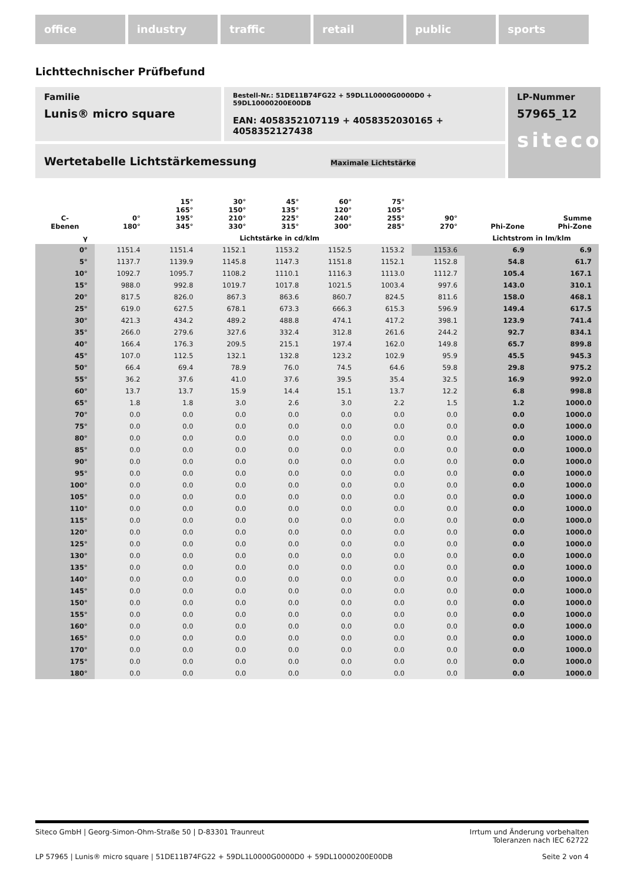office industry traffic retail public sports
Lichttechnischer Prüfbefund
Familie
Lunis® micro square
Bestell-Nr.: 51DE11B74FG22 + 59DL1L0000G0000D0 + 59DL10000200E00DB
EAN: 4058352107119 + 4058352030165 + 4058352127438
LP-Nummer
57965_12
siteco
Wertetabelle Lichtstärkemessung Maximale Lichtstärke
| C- Ebenen | 0° 180° | 15° 165° 195° 345° | 30° 150° 210° 330° | 45° 135° 225° 315° | 60° 120° 240° 300° | 75° 105° 255° 285° | 90° 270° | Phi-Zone | Summe Phi-Zone |
| --- | --- | --- | --- | --- | --- | --- | --- | --- | --- |
| γ | Lichtstärke in cd/klm | | | | | | | Lichtstrom in lm/klm | |
| 0° | 1151.4 | 1151.4 | 1152.1 | 1153.2 | 1152.5 | 1153.2 | 1153.6 | 6.9 | 6.9 |
| 5° | 1137.7 | 1139.9 | 1145.8 | 1147.3 | 1151.8 | 1152.1 | 1152.8 | 54.8 | 61.7 |
| 10° | 1092.7 | 1095.7 | 1108.2 | 1110.1 | 1116.3 | 1113.0 | 1112.7 | 105.4 | 167.1 |
| 15° | 988.0 | 992.8 | 1019.7 | 1017.8 | 1021.5 | 1003.4 | 997.6 | 143.0 | 310.1 |
| 20° | 817.5 | 826.0 | 867.3 | 863.6 | 860.7 | 824.5 | 811.6 | 158.0 | 468.1 |
| 25° | 619.0 | 627.5 | 678.1 | 673.3 | 666.3 | 615.3 | 596.9 | 149.4 | 617.5 |
| 30° | 421.3 | 434.2 | 489.2 | 488.8 | 474.1 | 417.2 | 398.1 | 123.9 | 741.4 |
| 35° | 266.0 | 279.6 | 327.6 | 332.4 | 312.8 | 261.6 | 244.2 | 92.7 | 834.1 |
| 40° | 166.4 | 176.3 | 209.5 | 215.1 | 197.4 | 162.0 | 149.8 | 65.7 | 899.8 |
| 45° | 107.0 | 112.5 | 132.1 | 132.8 | 123.2 | 102.9 | 95.9 | 45.5 | 945.3 |
| 50° | 66.4 | 69.4 | 78.9 | 76.0 | 74.5 | 64.6 | 59.8 | 29.8 | 975.2 |
| 55° | 36.2 | 37.6 | 41.0 | 37.6 | 39.5 | 35.4 | 32.5 | 16.9 | 992.0 |
| 60° | 13.7 | 13.7 | 15.9 | 14.4 | 15.1 | 13.7 | 12.2 | 6.8 | 998.8 |
| 65° | 1.8 | 1.8 | 3.0 | 2.6 | 3.0 | 2.2 | 1.5 | 1.2 | 1000.0 |
| 70° | 0.0 | 0.0 | 0.0 | 0.0 | 0.0 | 0.0 | 0.0 | 0.0 | 1000.0 |
| 75° | 0.0 | 0.0 | 0.0 | 0.0 | 0.0 | 0.0 | 0.0 | 0.0 | 1000.0 |
| 80° | 0.0 | 0.0 | 0.0 | 0.0 | 0.0 | 0.0 | 0.0 | 0.0 | 1000.0 |
| 85° | 0.0 | 0.0 | 0.0 | 0.0 | 0.0 | 0.0 | 0.0 | 0.0 | 1000.0 |
| 90° | 0.0 | 0.0 | 0.0 | 0.0 | 0.0 | 0.0 | 0.0 | 0.0 | 1000.0 |
| 95° | 0.0 | 0.0 | 0.0 | 0.0 | 0.0 | 0.0 | 0.0 | 0.0 | 1000.0 |
| 100° | 0.0 | 0.0 | 0.0 | 0.0 | 0.0 | 0.0 | 0.0 | 0.0 | 1000.0 |
| 105° | 0.0 | 0.0 | 0.0 | 0.0 | 0.0 | 0.0 | 0.0 | 0.0 | 1000.0 |
| 110° | 0.0 | 0.0 | 0.0 | 0.0 | 0.0 | 0.0 | 0.0 | 0.0 | 1000.0 |
| 115° | 0.0 | 0.0 | 0.0 | 0.0 | 0.0 | 0.0 | 0.0 | 0.0 | 1000.0 |
| 120° | 0.0 | 0.0 | 0.0 | 0.0 | 0.0 | 0.0 | 0.0 | 0.0 | 1000.0 |
| 125° | 0.0 | 0.0 | 0.0 | 0.0 | 0.0 | 0.0 | 0.0 | 0.0 | 1000.0 |
| 130° | 0.0 | 0.0 | 0.0 | 0.0 | 0.0 | 0.0 | 0.0 | 0.0 | 1000.0 |
| 135° | 0.0 | 0.0 | 0.0 | 0.0 | 0.0 | 0.0 | 0.0 | 0.0 | 1000.0 |
| 140° | 0.0 | 0.0 | 0.0 | 0.0 | 0.0 | 0.0 | 0.0 | 0.0 | 1000.0 |
| 145° | 0.0 | 0.0 | 0.0 | 0.0 | 0.0 | 0.0 | 0.0 | 0.0 | 1000.0 |
| 150° | 0.0 | 0.0 | 0.0 | 0.0 | 0.0 | 0.0 | 0.0 | 0.0 | 1000.0 |
| 155° | 0.0 | 0.0 | 0.0 | 0.0 | 0.0 | 0.0 | 0.0 | 0.0 | 1000.0 |
| 160° | 0.0 | 0.0 | 0.0 | 0.0 | 0.0 | 0.0 | 0.0 | 0.0 | 1000.0 |
| 165° | 0.0 | 0.0 | 0.0 | 0.0 | 0.0 | 0.0 | 0.0 | 0.0 | 1000.0 |
| 170° | 0.0 | 0.0 | 0.0 | 0.0 | 0.0 | 0.0 | 0.0 | 0.0 | 1000.0 |
| 175° | 0.0 | 0.0 | 0.0 | 0.0 | 0.0 | 0.0 | 0.0 | 0.0 | 1000.0 |
| 180° | 0.0 | 0.0 | 0.0 | 0.0 | 0.0 | 0.0 | 0.0 | 0.0 | 1000.0 |
Siteco GmbH | Georg-Simon-Ohm-Straße 50 | D-83301 Traunreut
Irrtum und Änderung vorbehalten
Toleranzen nach IEC 62722
LP 57965 | Lunis® micro square | 51DE11B74FG22 + 59DL1L0000G0000D0 + 59DL10000200E00DB
Seite 2 von 4